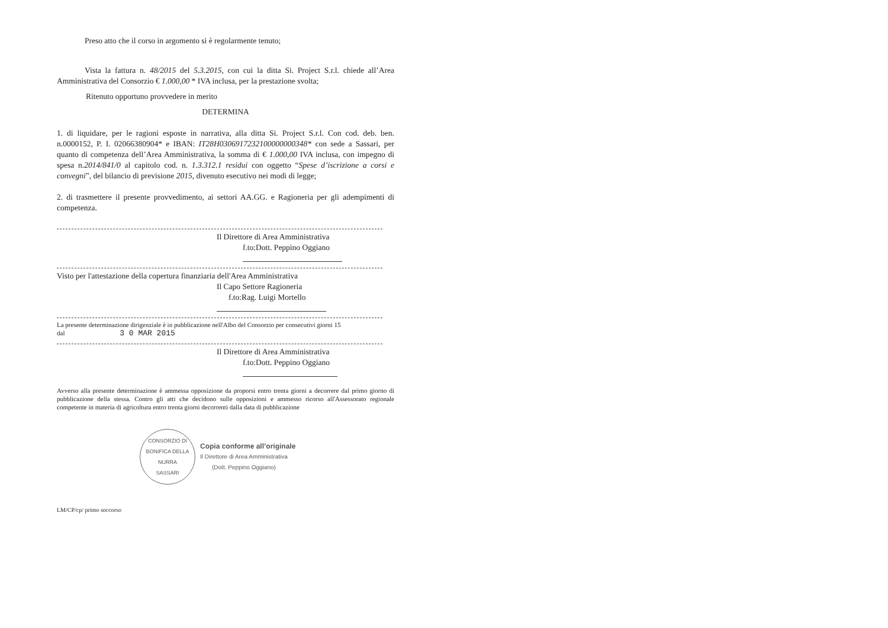Preso atto che il corso in argomento si è regolarmente tenuto;
Vista la fattura n. 48/2015 del 5.3.2015, con cui la ditta Si. Project S.r.l. chiede all’Area Amministrativa del Consorzio € 1.000,00 * IVA inclusa, per la prestazione svolta;
Ritenuto opportuno provvedere in merito
DETERMINA
1. di liquidare, per le ragioni esposte in narrativa, alla ditta Si. Project S.r.l. Con cod. deb. ben. n.0000152, P. I. 02066380904* e IBAN: IT28H0306917232100000000348* con sede a Sassari, per quanto di competenza dell’Area Amministrativa, la somma di € 1.000,00 IVA inclusa, con impegno di spesa n.2014/841/0 al capitolo cod. n. 1.3.312.1 residui con oggetto “Spese d’iscrizione a corsi e convegni”, del bilancio di previsione 2015, divenuto esecutivo nei modi di legge;
2. di trasmettere il presente provvedimento, ai settori AA.GG. e Ragioneria per gli adempimenti di competenza.
Il Direttore di Area Amministrativa
f.to:Dott. Peppino Oggiano
Visto per l'attestazione della copertura finanziaria dell'Area Amministrativa
Il Capo Settore Ragioneria
f.to:Rag. Luigi Mortello
La presente determinazione dirigenziale è in pubblicazione nell'Albo del Consorzio per consecutivi giorni 15
dal 3 0 MAR 2015
Il Direttore di Area Amministrativa
f.to:Dott. Peppino Oggiano
Avverso alla presente determinazione è ammessa opposizione da proporsi entro trenta giorni a decorrere dal primo giorno di pubblicazione della stessa. Contro gli atti che decidono sulle opposizioni e ammesso ricorso all'Assessorato regionale competente in materia di agricoltura entro trenta giorni decorrenti dalla data di pubblicazione
CONSORZIO DI BONIFICA DELLA NURRA
SASSARI
Copia conforme all’originale
Il Direttore di Area Amministrativa
(Dott. Peppino Oggiano)
LM/CP/cp/ primo soccorso